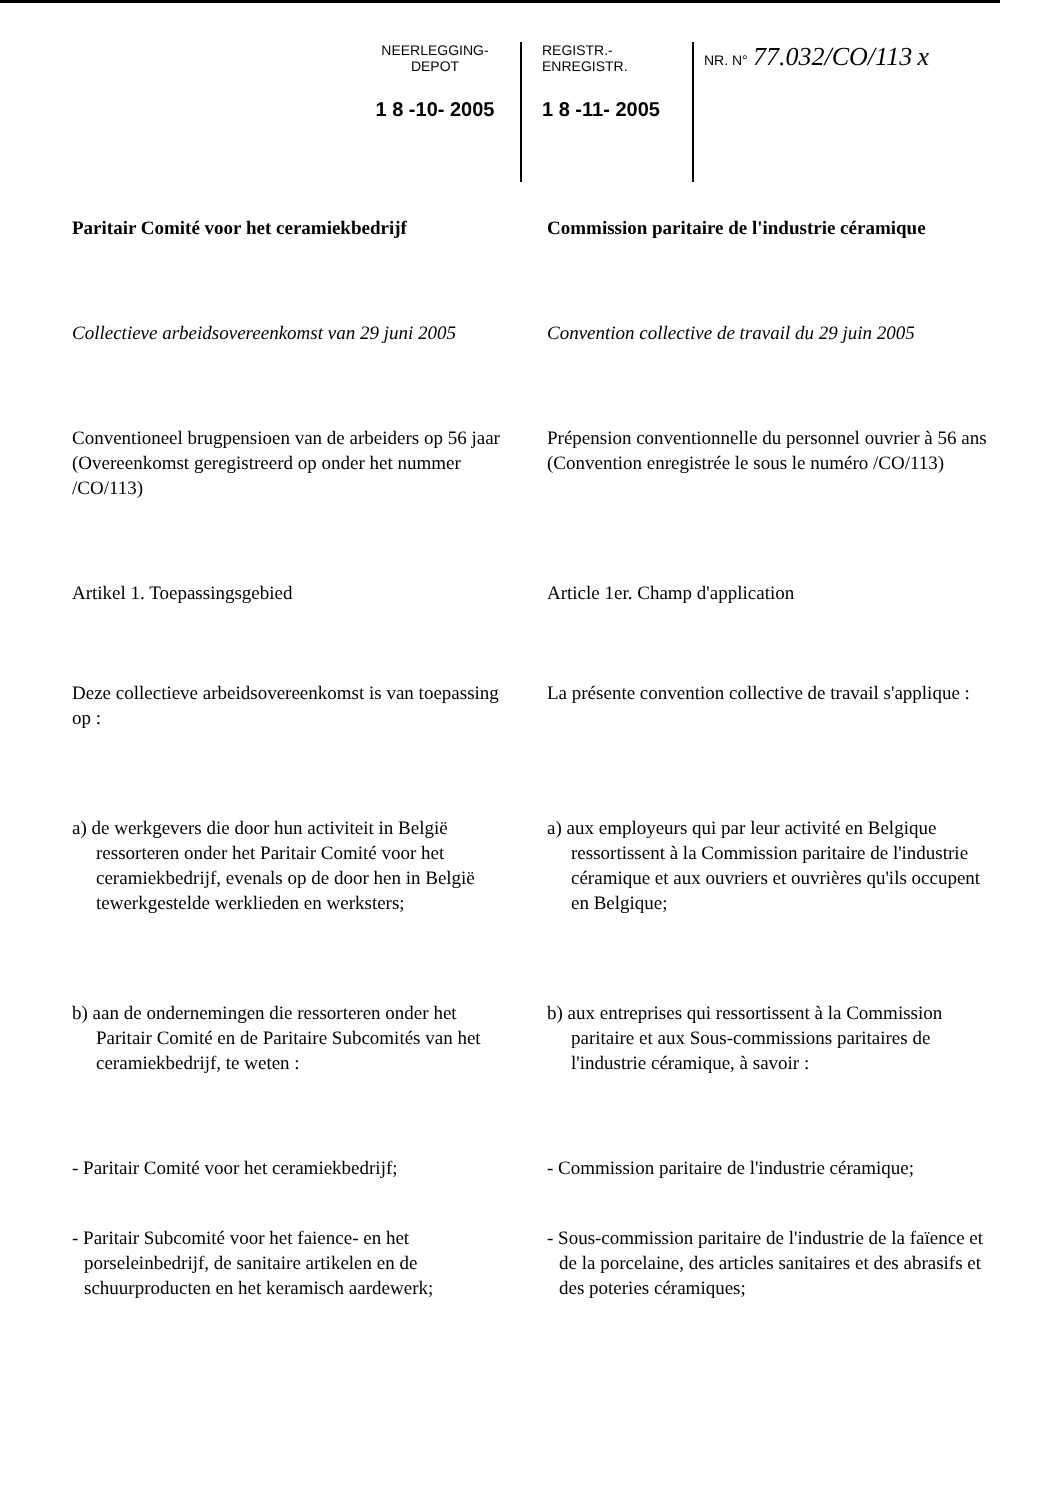NEERLEGGING-DEPOT
1 8 -10- 2005
REGISTR.-ENREGISTR.
1 8 -11- 2005
NR. N° 77.032/CO/113 x
Paritair Comité voor het ceramiekbedrijf
Commission paritaire de l'industrie céramique
Collectieve arbeidsovereenkomst van 29 juni 2005
Convention collective de travail du 29 juin 2005
Conventioneel brugpensioen van de arbeiders op 56 jaar (Overeenkomst geregistreerd op onder het nummer /CO/113)
Prépension conventionnelle du personnel ouvrier à 56 ans (Convention enregistrée le sous le numéro /CO/113)
Artikel 1. Toepassingsgebied Article 1er. Champ d'application
Deze collectieve arbeidsovereenkomst is van toepassing op :
La présente convention collective de travail s'applique :
a) de werkgevers die door hun activiteit in België ressorteren onder het Paritair Comité voor het ceramiekbedrijf, evenals op de door hen in België tewerkgestelde werklieden en werksters;
a) aux employeurs qui par leur activité en Belgique ressortissent à la Commission paritaire de l'industrie céramique et aux ouvriers et ouvrières qu'ils occupent en Belgique;
b) aan de ondernemingen die ressorteren onder het Paritair Comité en de Paritaire Subcomités van het ceramiekbedrijf, te weten :
b) aux entreprises qui ressortissent à la Commission paritaire et aux Sous-commissions paritaires de l'industrie céramique, à savoir :
- Paritair Comité voor het ceramiekbedrijf;
- Commission paritaire de l'industrie céramique;
- Paritair Subcomité voor het faience- en het porseleinbedrijf, de sanitaire artikelen en de schuurproducten en het keramisch aardewerk;
- Sous-commission paritaire de l'industrie de la faïence et de la porcelaine, des articles sanitaires et des abrasifs et des poteries céramiques;